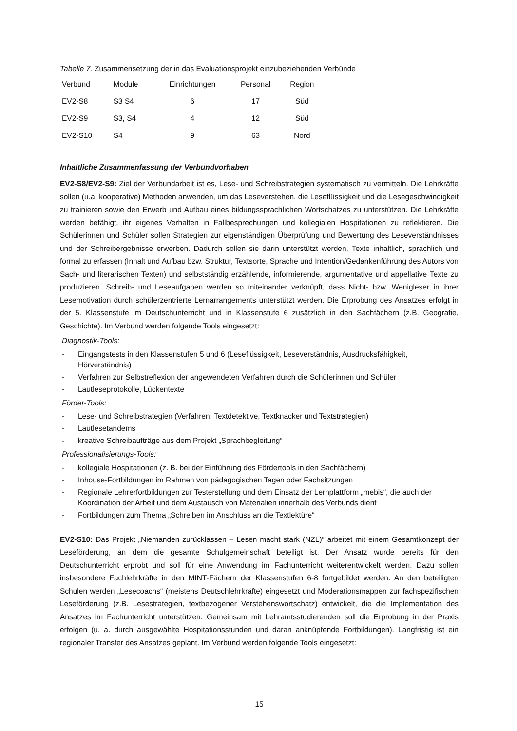Tabelle 7. Zusammensetzung der in das Evaluationsprojekt einzubeziehenden Verbünde
| Verbund | Module | Einrichtungen | Personal | Region |
| --- | --- | --- | --- | --- |
| EV2-S8 | S3 S4 | 6 | 17 | Süd |
| EV2-S9 | S3, S4 | 4 | 12 | Süd |
| EV2-S10 | S4 | 9 | 63 | Nord |
Inhaltliche Zusammenfassung der Verbundvorhaben
EV2-S8/EV2-S9: Ziel der Verbundarbeit ist es, Lese- und Schreibstrategien systematisch zu vermitteln. Die Lehrkräfte sollen (u.a. kooperative) Methoden anwenden, um das Leseverstehen, die Leseflüssigkeit und die Lesegeschwindigkeit zu trainieren sowie den Erwerb und Aufbau eines bildungssprachlichen Wortschatzes zu unterstützen. Die Lehrkräfte werden befähigt, ihr eigenes Verhalten in Fallbesprechungen und kollegialen Hospitationen zu reflektieren. Die Schülerinnen und Schüler sollen Strategien zur eigenständigen Überprüfung und Bewertung des Leseverständnisses und der Schreibergebnisse erwerben. Dadurch sollen sie darin unterstützt werden, Texte inhaltlich, sprachlich und formal zu erfassen (Inhalt und Aufbau bzw. Struktur, Textsorte, Sprache und Intention/Gedankenführung des Autors von Sach- und literarischen Texten) und selbstständig erzählende, informierende, argumentative und appellative Texte zu produzieren. Schreib- und Leseaufgaben werden so miteinander verknüpft, dass Nicht- bzw. Wenigleser in ihrer Lesemotivation durch schülerzentrierte Lernarrangements unterstützt werden. Die Erprobung des Ansatzes erfolgt in der 5. Klassenstufe im Deutschunterricht und in Klassenstufe 6 zusätzlich in den Sachfächern (z.B. Geografie, Geschichte). Im Verbund werden folgende Tools eingesetzt:
Diagnostik-Tools:
- Eingangstests in den Klassenstufen 5 und 6 (Leseflüssigkeit, Leseverständnis, Ausdrucksfähigkeit, Hörverständnis)
- Verfahren zur Selbstreflexion der angewendeten Verfahren durch die Schülerinnen und Schüler
- Lautleseprotokolle, Lückentexte
Förder-Tools:
- Lese- und Schreibstrategien (Verfahren: Textdetektive, Textknacker und Textstrategien)
- Lautlesetandems
- kreative Schreibaufträge aus dem Projekt „Sprachbegleitung“
Professionalisierungs-Tools:
- kollegiale Hospitationen (z. B. bei der Einführung des Fördertools in den Sachfächern)
- Inhouse-Fortbildungen im Rahmen von pädagogischen Tagen oder Fachsitzungen
- Regionale Lehrerfortbildungen zur Testerstellung und dem Einsatz der Lernplattform „mebis“, die auch der Koordination der Arbeit und dem Austausch von Materialien innerhalb des Verbunds dient
- Fortbildungen zum Thema „Schreiben im Anschluss an die Textlektüre“
EV2-S10: Das Projekt „Niemanden zurücklassen – Lesen macht stark (NZL)“ arbeitet mit einem Gesamtkonzept der Leseförderung, an dem die gesamte Schulgemeinschaft beteiligt ist. Der Ansatz wurde bereits für den Deutschunterricht erprobt und soll für eine Anwendung im Fachunterricht weiterentwickelt werden. Dazu sollen insbesondere Fachlehrkräfte in den MINT-Fächern der Klassenstufen 6-8 fortgebildet werden. An den beteiligten Schulen werden „Lesecoachs“ (meistens Deutschlehrkräfte) eingesetzt und Moderationsmappen zur fachspezifischen Leseförderung (z.B. Lesestrategien, textbezogener Verstehenswortschatz) entwickelt, die die Implementation des Ansatzes im Fachunterricht unterstützen. Gemeinsam mit Lehramtsstudierenden soll die Erprobung in der Praxis erfolgen (u. a. durch ausgewählte Hospitationsstunden und daran anknüpfende Fortbildungen). Langfristig ist ein regionaler Transfer des Ansatzes geplant. Im Verbund werden folgende Tools eingesetzt:
15